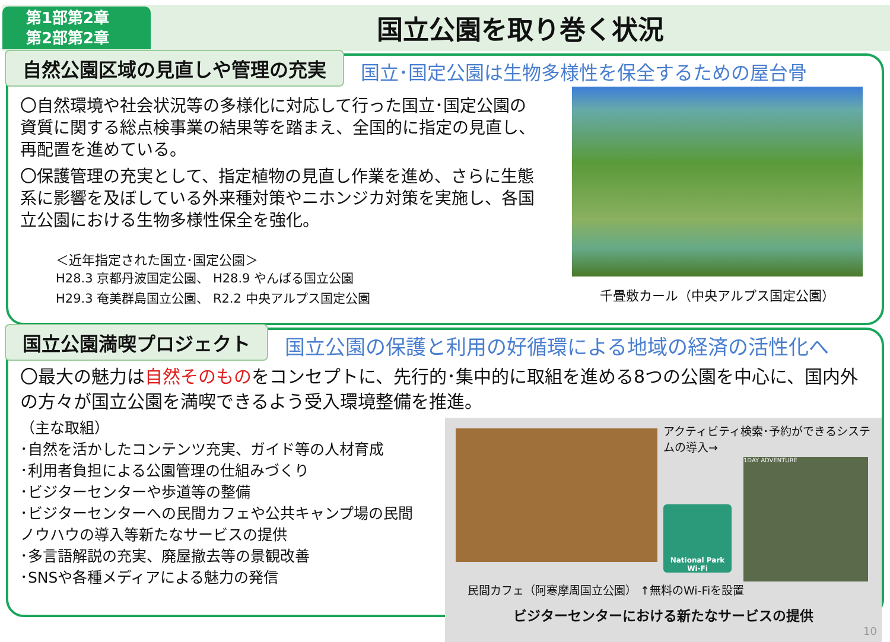第1部第2章
第2部第2章
国立公園を取り巻く状況
自然公園区域の見直しや管理の充実
国立･国定公園は生物多様性を保全するための屋台骨
〇自然環境や社会状況等の多様化に対応して行った国立･国定公園の資質に関する総点検事業の結果等を踏まえ、全国的に指定の見直し、再配置を進めている。
〇保護管理の充実として、指定植物の見直し作業を進め、さらに生態系に影響を及ぼしている外来種対策やニホンジカ対策を実施し、各国立公園における生物多様性保全を強化。
＜近年指定された国立･国定公園＞
H28.3 京都丹波国定公園、 H28.9 やんばる国立公園
H29.3 奄美群島国立公園、 R2.2 中央アルプス国定公園
千畳敷カール（中央アルプス国定公園）
国立公園満喫プロジェクト
国立公園の保護と利用の好循環による地域の経済の活性化へ
〇最大の魅力は自然そのものをコンセプトに、先行的･集中的に取組を進める8つの公園を中心に、国内外の方々が国立公園を満喫できるよう受入環境整備を推進。
（主な取組）
･自然を活かしたコンテンツ充実、ガイド等の人材育成
･利用者負担による公園管理の仕組みづくり
･ビジターセンターや歩道等の整備
･ビジターセンターへの民間カフェや公共キャンプ場の民間ノウハウの導入等新たなサービスの提供
･多言語解説の充実、廃屋撤去等の景観改善
･SNSや各種メディアによる魅力の発信
アクティビティ検索･予約ができるシステムの導入→
National Park
Wi-Fi
1DAY ADVENTURE
民間カフェ（阿寒摩周国立公園） ↑無料のWi-Fiを設置
ビジターセンターにおける新たなサービスの提供
10